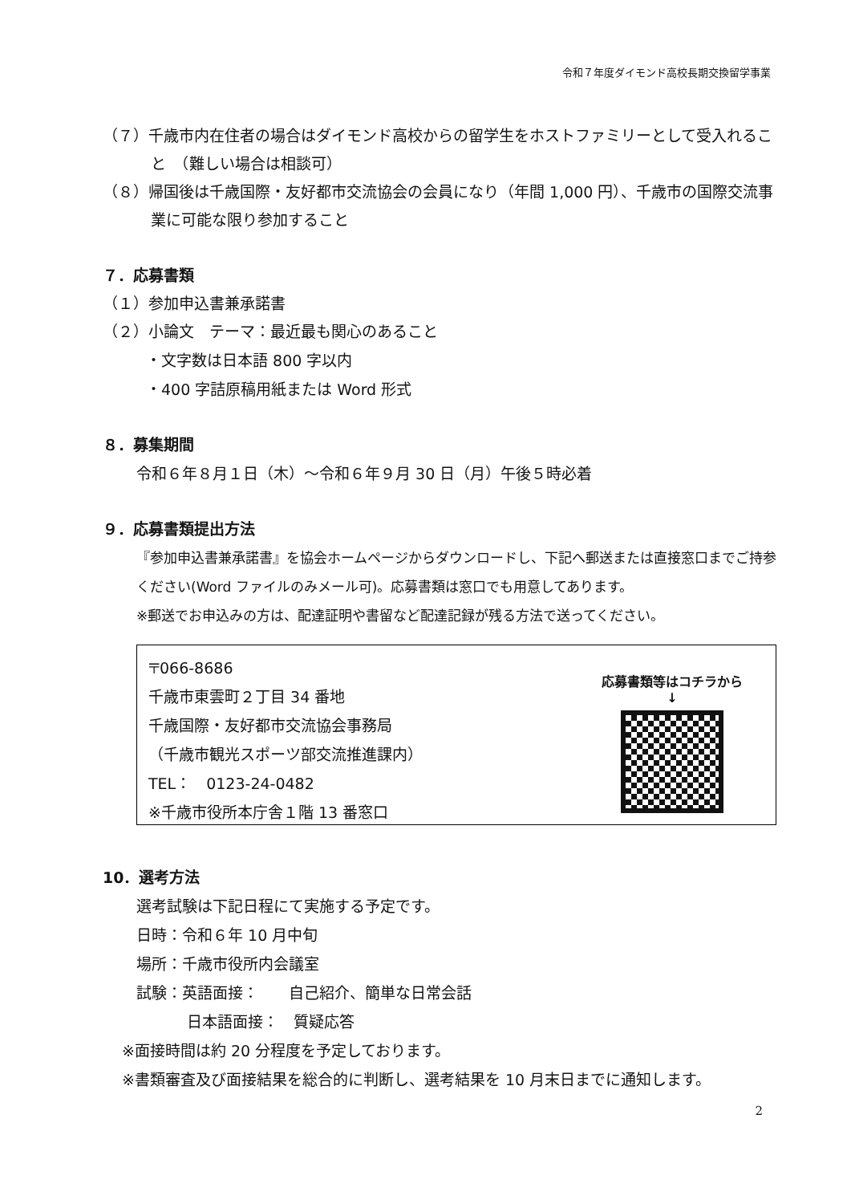令和７年度ダイモンド高校長期交換留学事業
（７）千歳市内在住者の場合はダイモンド高校からの留学生をホストファミリーとして受入れること　（難しい場合は相談可）
（８）帰国後は千歳国際・友好都市交流協会の会員になり（年間 1,000 円）、千歳市の国際交流事業に可能な限り参加すること
７．応募書類
（１）参加申込書兼承諾書
（２）小論文　テーマ：最近最も関心のあること
・文字数は日本語 800 字以内
・400 字詰原稿用紙または Word 形式
８．募集期間
令和６年８月１日（木）～令和６年９月 30 日（月）午後５時必着
９．応募書類提出方法
『参加申込書兼承諾書』を協会ホームページからダウンロードし、下記へ郵送または直接窓口までご持参ください(Word ファイルのみメール可)。応募書類は窓口でも用意してあります。
※郵送でお申込みの方は、配達証明や書留など配達記録が残る方法で送ってください。
〒066-8686
千歳市東雲町２丁目 34 番地
千歳国際・友好都市交流協会事務局
（千歳市観光スポーツ部交流推進課内）
TEL：　0123-24-0482
※千歳市役所本庁舎１階 13 番窓口
応募書類等はコチラから
↓
10．選考方法
選考試験は下記日程にて実施する予定です。
日時：令和６年 10 月中旬
場所：千歳市役所内会議室
試験：英語面接：　　自己紹介、簡単な日常会話
日本語面接：　質疑応答
※面接時間は約 20 分程度を予定しております。
※書類審査及び面接結果を総合的に判断し、選考結果を 10 月末日までに通知します。
2